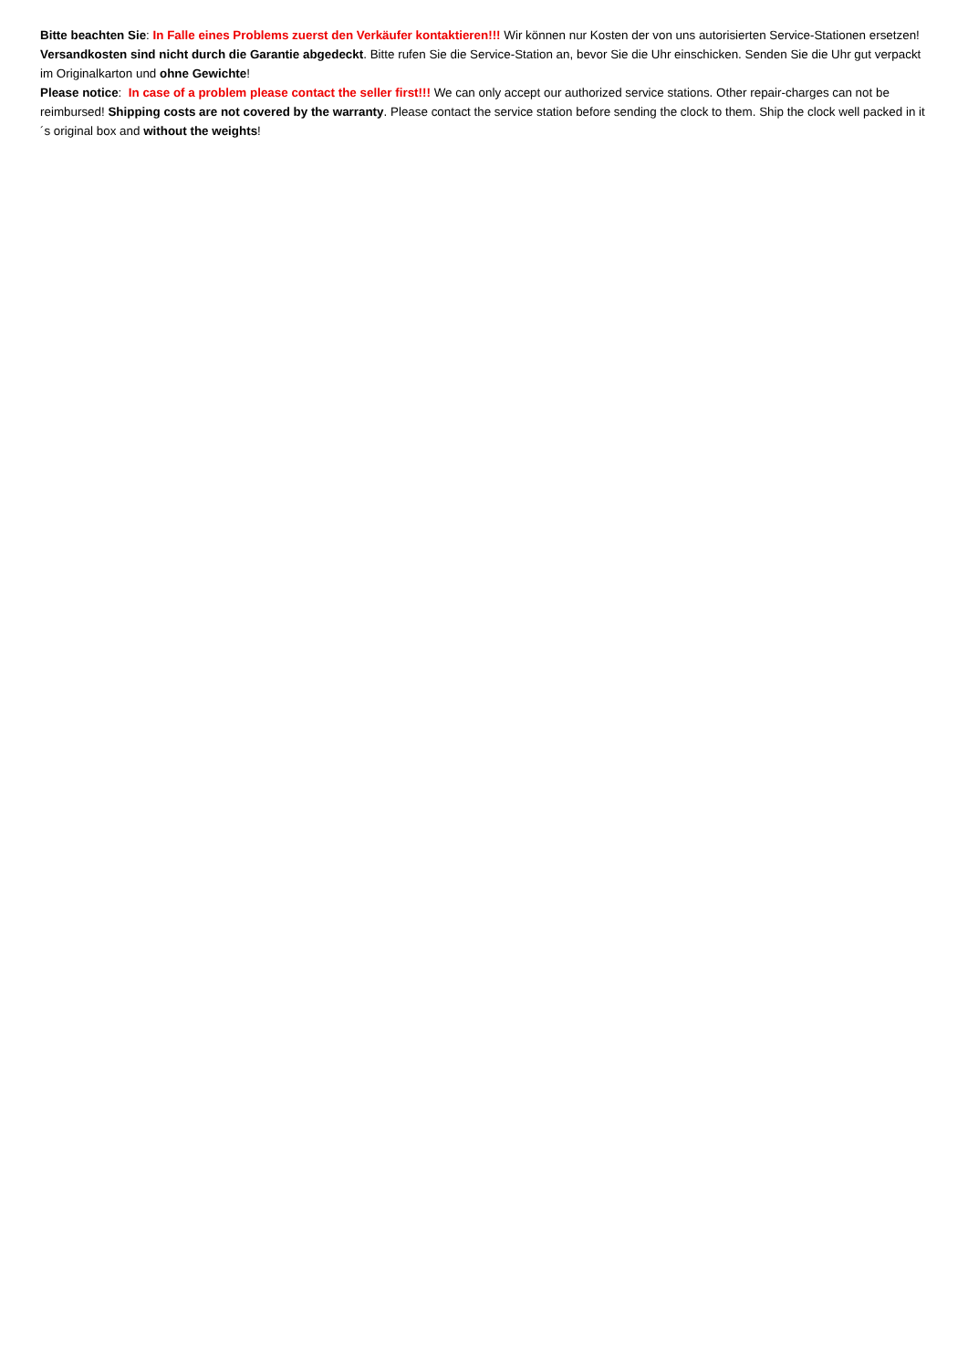Bitte beachten Sie: In Falle eines Problems zuerst den Verkäufer kontaktieren!!! Wir können nur Kosten der von uns autorisierten Service-Stationen ersetzen! Versandkosten sind nicht durch die Garantie abgedeckt. Bitte rufen Sie die Service-Station an, bevor Sie die Uhr einschicken. Senden Sie die Uhr gut verpackt im Originalkarton und ohne Gewichte!
Please notice: In case of a problem please contact the seller first!!! We can only accept our authorized service stations. Other repair-charges can not be reimbursed! Shipping costs are not covered by the warranty. Please contact the service station before sending the clock to them. Ship the clock well packed in it´s original box and without the weights!